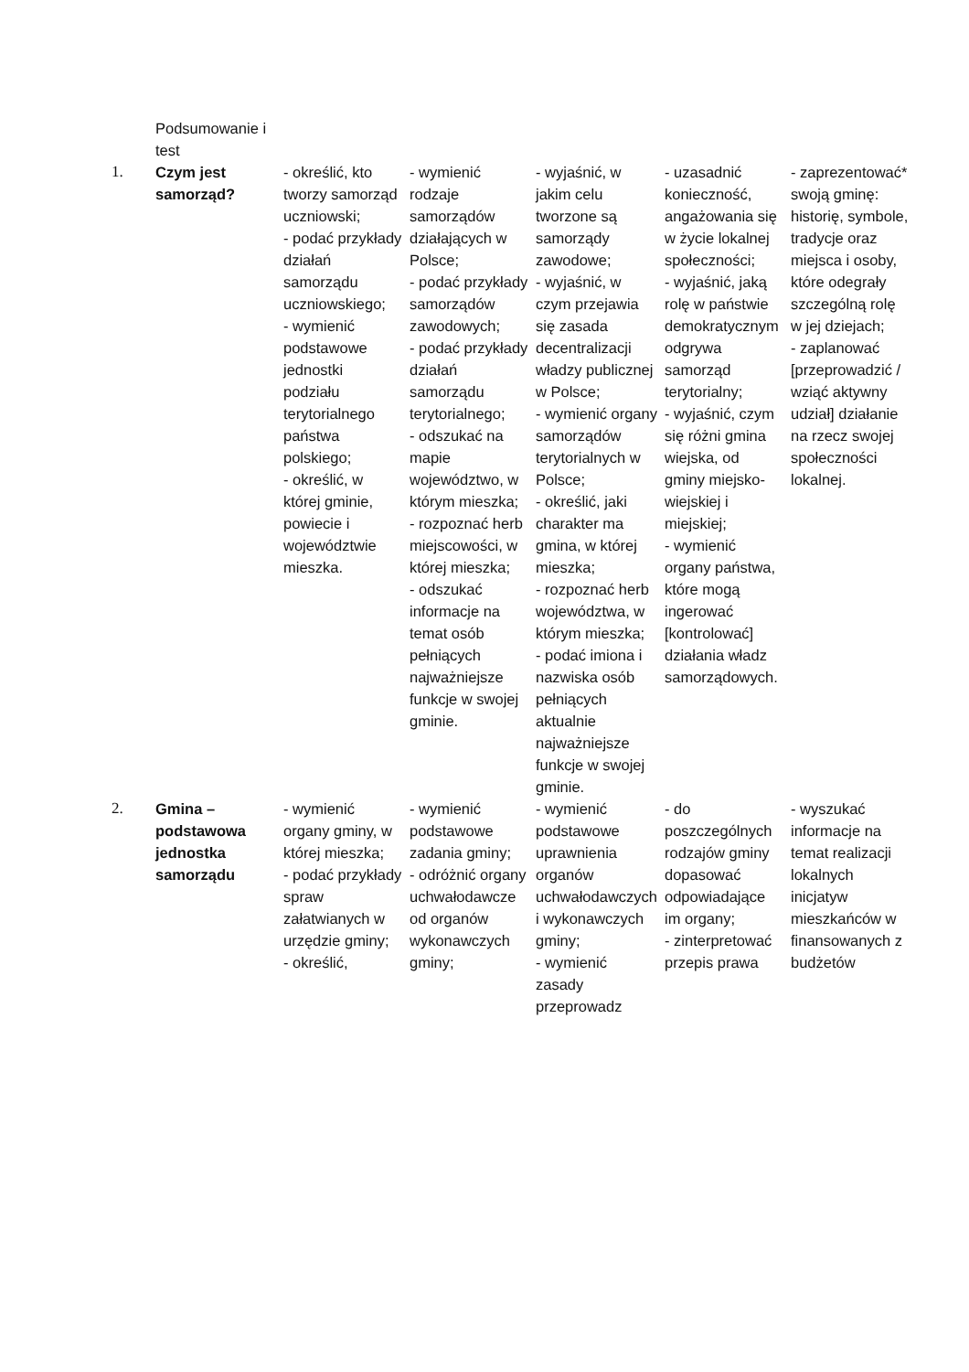| | Podsumowanie i test | | | | | |
| 1. | Czym jest samorząd? | - określić, kto tworzy samorząd uczniowski; - podać przykłady działań samorządu uczniowskiego; - wymienić podstawowe jednostki podziału terytorialnego państwa polskiego; - określić, w której gminie, powiecie i województwie mieszka. | - wymienić rodzaje samorządów działających w Polsce; - podać przykłady samorządów zawodowych; - podać przykłady działań samorządu terytorialnego; - odszukać na mapie województwo, w którym mieszka; - rozpoznać herb miejscowości, w której mieszka; - odszukać informacje na temat osób pełniących najważniejsze funkcje w swojej gminie. | - wyjaśnić, w jakim celu tworzone są samorządy zawodowe; - wyjaśnić, w czym przejawia się zasada decentralizacji władzy publicznej w Polsce; - wymienić organy samorządów terytorialnych w Polsce; - określić, jaki charakter ma gmina, w której mieszka; - rozpoznać herb województwa, w którym mieszka; - podać imiona i nazwiska osób pełniących aktualnie najważniejsze funkcje w swojej gminie. | - uzasadnić konieczność, angażowania się w życie lokalnej społeczności; - wyjaśnić, jaką rolę w państwie demokratycznym odgrywa samorząd terytorialny; - wyjaśnić, czym się różni gmina wiejska, od gminy miejsko-wiejskiej i miejskiej; - wymienić organy państwa, które mogą ingerować [kontrolować] działania władz samorządowych. | - zaprezentować* swoją gminę: historię, symbole, tradycje oraz miejsca i osoby, które odegrały szczególną rolę w jej dziejach; - zaplanować [przeprowadzić / wziąć aktywny udział] działanie na rzecz swojej społeczności lokalnej. |
| 2. | Gmina – podstawowa jednostka samorządu | - wymienić organy gminy, w której mieszka; - podać przykłady spraw załatwianych w urzędzie gminy; - określić, | - wymienić podstawowe zadania gminy; - odróżnić organy uchwałodawcze od organów wykonawczych gminy; | - wymienić podstawowe uprawnienia organów uchwałodawczych i wykonawczych gminy; - wymienić zasady przeprowadz | - do poszczególnych rodzajów gminy dopasować odpowiadające im organy; - zinterpretować przepis prawa | - wyszukać informacje na temat realizacji lokalnych inicjatyw mieszkańców w finansowanych z budżetów |